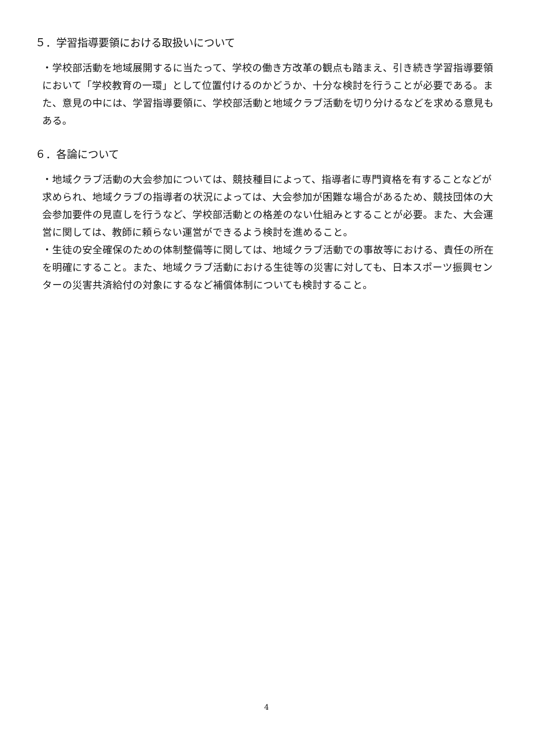５．学習指導要領における取扱いについて
・学校部活動を地域展開するに当たって、学校の働き方改革の観点も踏まえ、引き続き学習指導要領において「学校教育の一環」として位置付けるのかどうか、十分な検討を行うことが必要である。また、意見の中には、学習指導要領に、学校部活動と地域クラブ活動を切り分けるなどを求める意見もある。
６．各論について
・地域クラブ活動の大会参加については、競技種目によって、指導者に専門資格を有することなどが求められ、地域クラブの指導者の状況によっては、大会参加が困難な場合があるため、競技団体の大会参加要件の見直しを行うなど、学校部活動との格差のない仕組みとすることが必要。また、大会運営に関しては、教師に頼らない運営ができるよう検討を進めること。
・生徒の安全確保のための体制整備等に関しては、地域クラブ活動での事故等における、責任の所在を明確にすること。また、地域クラブ活動における生徒等の災害に対しても、日本スポーツ振興センターの災害共済給付の対象にするなど補償体制についても検討すること。
4